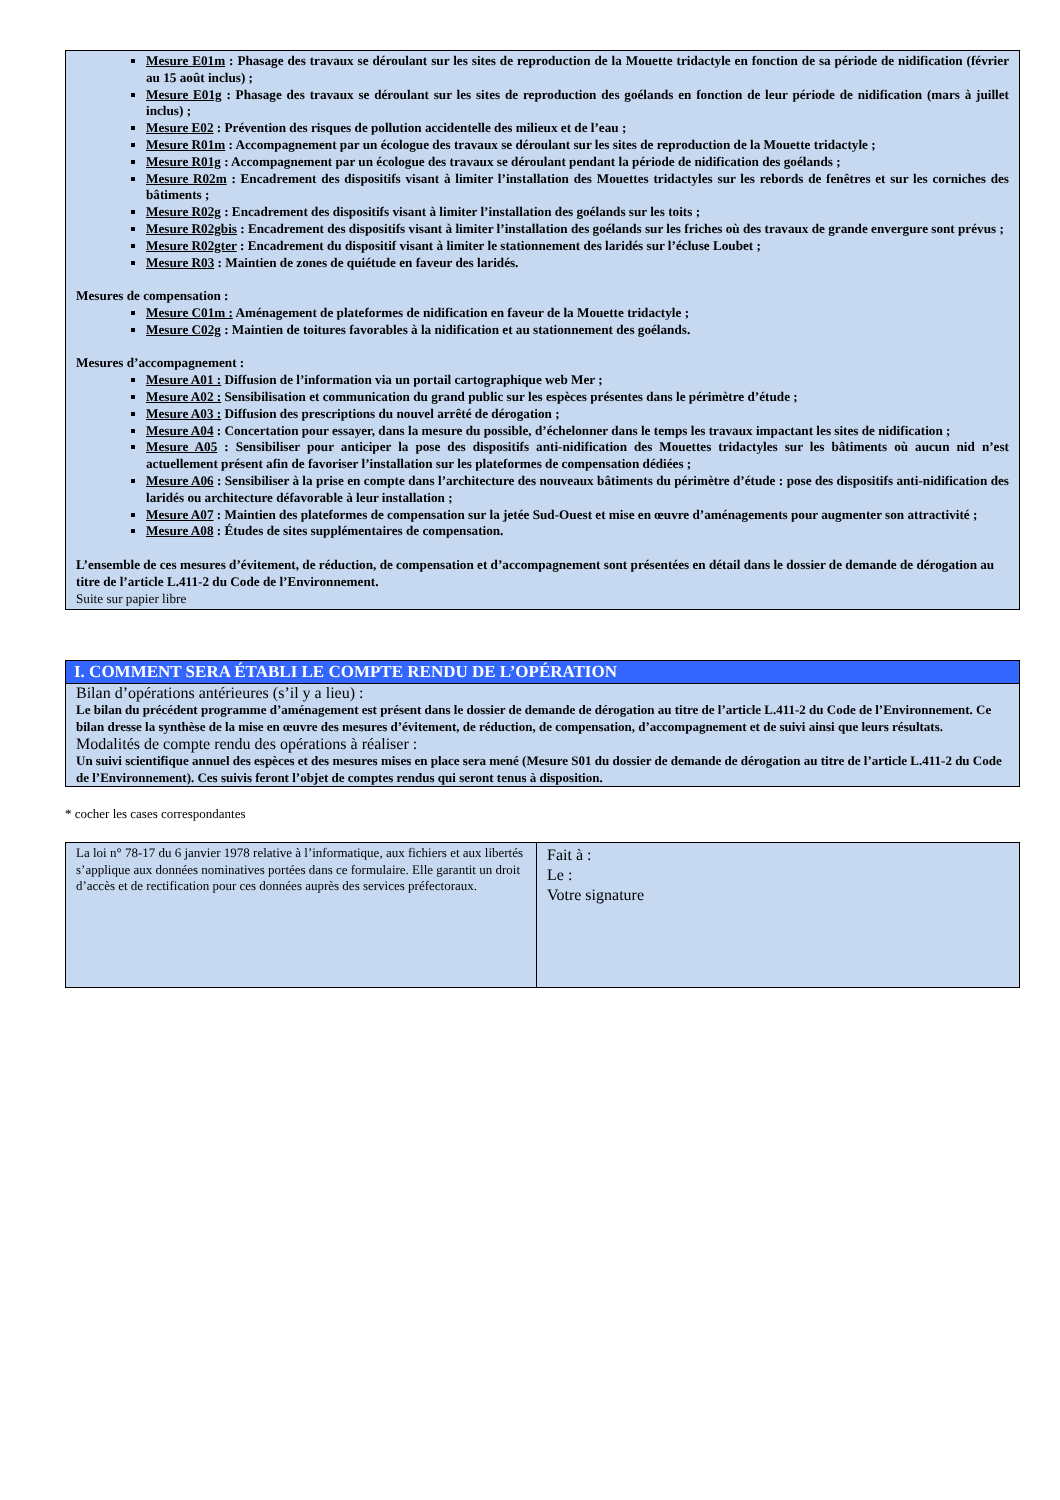Mesure E01m : Phasage des travaux se déroulant sur les sites de reproduction de la Mouette tridactyle en fonction de sa période de nidification (février au 15 août inclus) ;
Mesure E01g : Phasage des travaux se déroulant sur les sites de reproduction des goélands en fonction de leur période de nidification (mars à juillet inclus) ;
Mesure E02 : Prévention des risques de pollution accidentelle des milieux et de l’eau ;
Mesure R01m : Accompagnement par un écologue des travaux se déroulant sur les sites de reproduction de la Mouette tridactyle ;
Mesure R01g : Accompagnement par un écologue des travaux se déroulant pendant la période de nidification des goélands ;
Mesure R02m : Encadrement des dispositifs visant à limiter l’installation des Mouettes tridactyles sur les rebords de fenêtres et sur les corniches des bâtiments ;
Mesure R02g : Encadrement des dispositifs visant à limiter l’installation des goélands sur les toits ;
Mesure R02gbis : Encadrement des dispositifs visant à limiter l’installation des goélands sur les friches où des travaux de grande envergure sont prévus ;
Mesure R02gter : Encadrement du dispositif visant à limiter le stationnement des laridés sur l’écluse Loubet ;
Mesure R03 : Maintien de zones de quiétude en faveur des laridés.
Mesures de compensation :
Mesure C01m : Aménagement de plateformes de nidification en faveur de la Mouette tridactyle ;
Mesure C02g : Maintien de toitures favorables à la nidification et au stationnement des goélands.
Mesures d’accompagnement :
Mesure A01 : Diffusion de l’information via un portail cartographique web Mer ;
Mesure A02 : Sensibilisation et communication du grand public sur les espèces présentes dans le périmètre d’étude ;
Mesure A03 : Diffusion des prescriptions du nouvel arrêté de dérogation ;
Mesure A04 : Concertation pour essayer, dans la mesure du possible, d’échelonner dans le temps les travaux impactant les sites de nidification ;
Mesure A05 : Sensibiliser pour anticiper la pose des dispositifs anti-nidification des Mouettes tridactyles sur les bâtiments où aucun nid n’est actuellement présent afin de favoriser l’installation sur les plateformes de compensation dédiées ;
Mesure A06 : Sensibiliser à la prise en compte dans l’architecture des nouveaux bâtiments du périmètre d’étude : pose des dispositifs anti-nidification des laridés ou architecture défavorable à leur installation ;
Mesure A07 : Maintien des plateformes de compensation sur la jetée Sud-Ouest et mise en œuvre d’aménagements pour augmenter son attractivité ;
Mesure A08 : Études de sites supplémentaires de compensation.
L’ensemble de ces mesures d’évitement, de réduction, de compensation et d’accompagnement sont présentées en détail dans le dossier de demande de dérogation au titre de l’article L.411-2 du Code de l’Environnement.
Suite sur papier libre
I. COMMENT SERA ÉTABLI LE COMPTE RENDU DE L’OPÉRATION
Bilan d’opérations antérieures (s’il y a lieu) :
Le bilan du précédent programme d’aménagement est présent dans le dossier de demande de dérogation au titre de l’article L.411-2 du Code de l’Environnement. Ce bilan dresse la synthèse de la mise en œuvre des mesures d’évitement, de réduction, de compensation, d’accompagnement et de suivi ainsi que leurs résultats.
Modalités de compte rendu des opérations à réaliser :
Un suivi scientifique annuel des espèces et des mesures mises en place sera mené (Mesure S01 du dossier de demande de dérogation au titre de l’article L.411-2 du Code de l’Environnement). Ces suivis feront l’objet de comptes rendus qui seront tenus à disposition.
* cocher les cases correspondantes
La loi n° 78-17 du 6 janvier 1978 relative à l’informatique, aux fichiers et aux libertés s’applique aux données nominatives portées dans ce formulaire. Elle garantit un droit d’accès et de rectification pour ces données auprès des services préfectoraux.
Fait à :
Le :
Votre signature